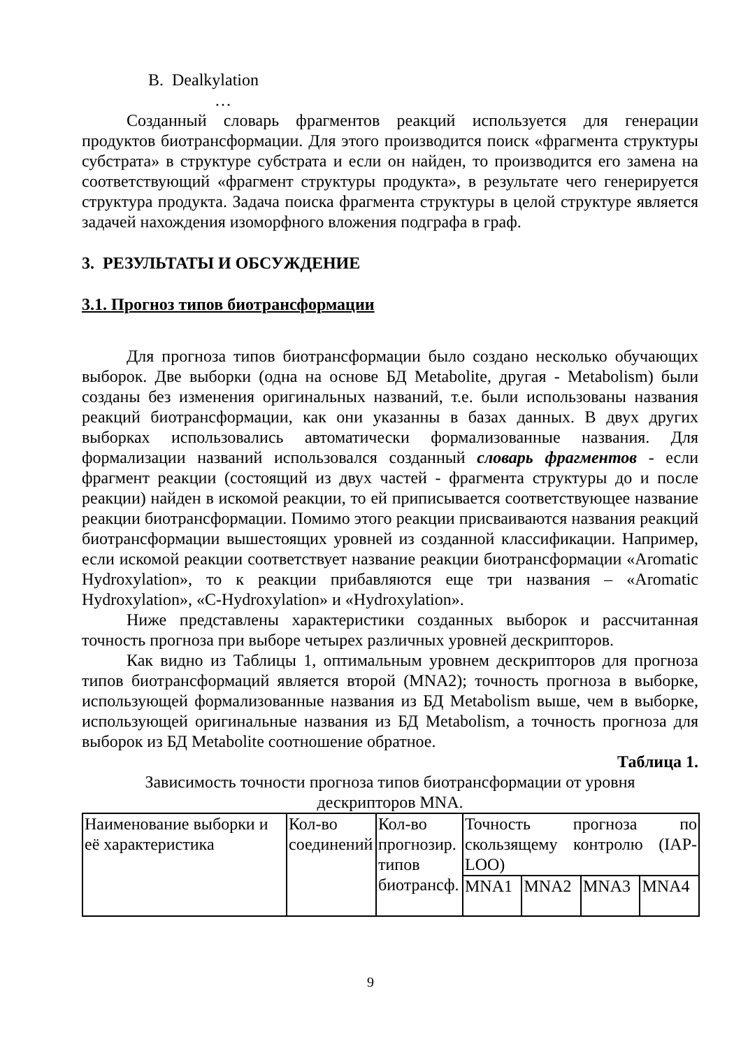B. Dealkylation
…
Созданный словарь фрагментов реакций используется для генерации продуктов биотрансформации. Для этого производится поиск «фрагмента структуры субстрата» в структуре субстрата и если он найден, то производится его замена на соответствующий «фрагмент структуры продукта», в результате чего генерируется структура продукта. Задача поиска фрагмента структуры в целой структуре является задачей нахождения изоморфного вложения подграфа в граф.
3. РЕЗУЛЬТАТЫ И ОБСУЖДЕНИЕ
3.1. Прогноз типов биотрансформации
Для прогноза типов биотрансформации было создано несколько обучающих выборок. Две выборки (одна на основе БД Metabolite, другая - Metabolism) были созданы без изменения оригинальных названий, т.е. были использованы названия реакций биотрансформации, как они указанны в базах данных. В двух других выборках использовались автоматически формализованные названия. Для формализации названий использовался созданный словарь фрагментов - если фрагмент реакции (состоящий из двух частей - фрагмента структуры до и после реакции) найден в искомой реакции, то ей приписывается соответствующее название реакции биотрансформации. Помимо этого реакции присваиваются названия реакций биотрансформации вышестоящих уровней из созданной классификации. Например, если искомой реакции соответствует название реакции биотрансформации «Aromatic Hydroxylation», то к реакции прибавляются еще три названия – «Aromatic Hydroxylation», «C-Hydroxylation» и «Hydroxylation».
Ниже представлены характеристики созданных выборок и рассчитанная точность прогноза при выборе четырех различных уровней дескрипторов.
Как видно из Таблицы 1, оптимальным уровнем дескрипторов для прогноза типов биотрансформаций является второй (MNA2); точность прогноза в выборке, использующей формализованные названия из БД Metabolism выше, чем в выборке, использующей оригинальные названия из БД Metabolism, а точность прогноза для выборок из БД Metabolite соотношение обратное.
Таблица 1.
Зависимость точности прогноза типов биотрансформации от уровня
дескрипторов MNA.
| Наименование выборки и её характеристика | Кол-во соединений | Кол-во прогнозир. типов биотрансф. | Точность прогноза по скользящему контролю (IAP-LOO) | | | |
| | | | MNA1 | MNA2 | MNA3 | MNA4 |
9